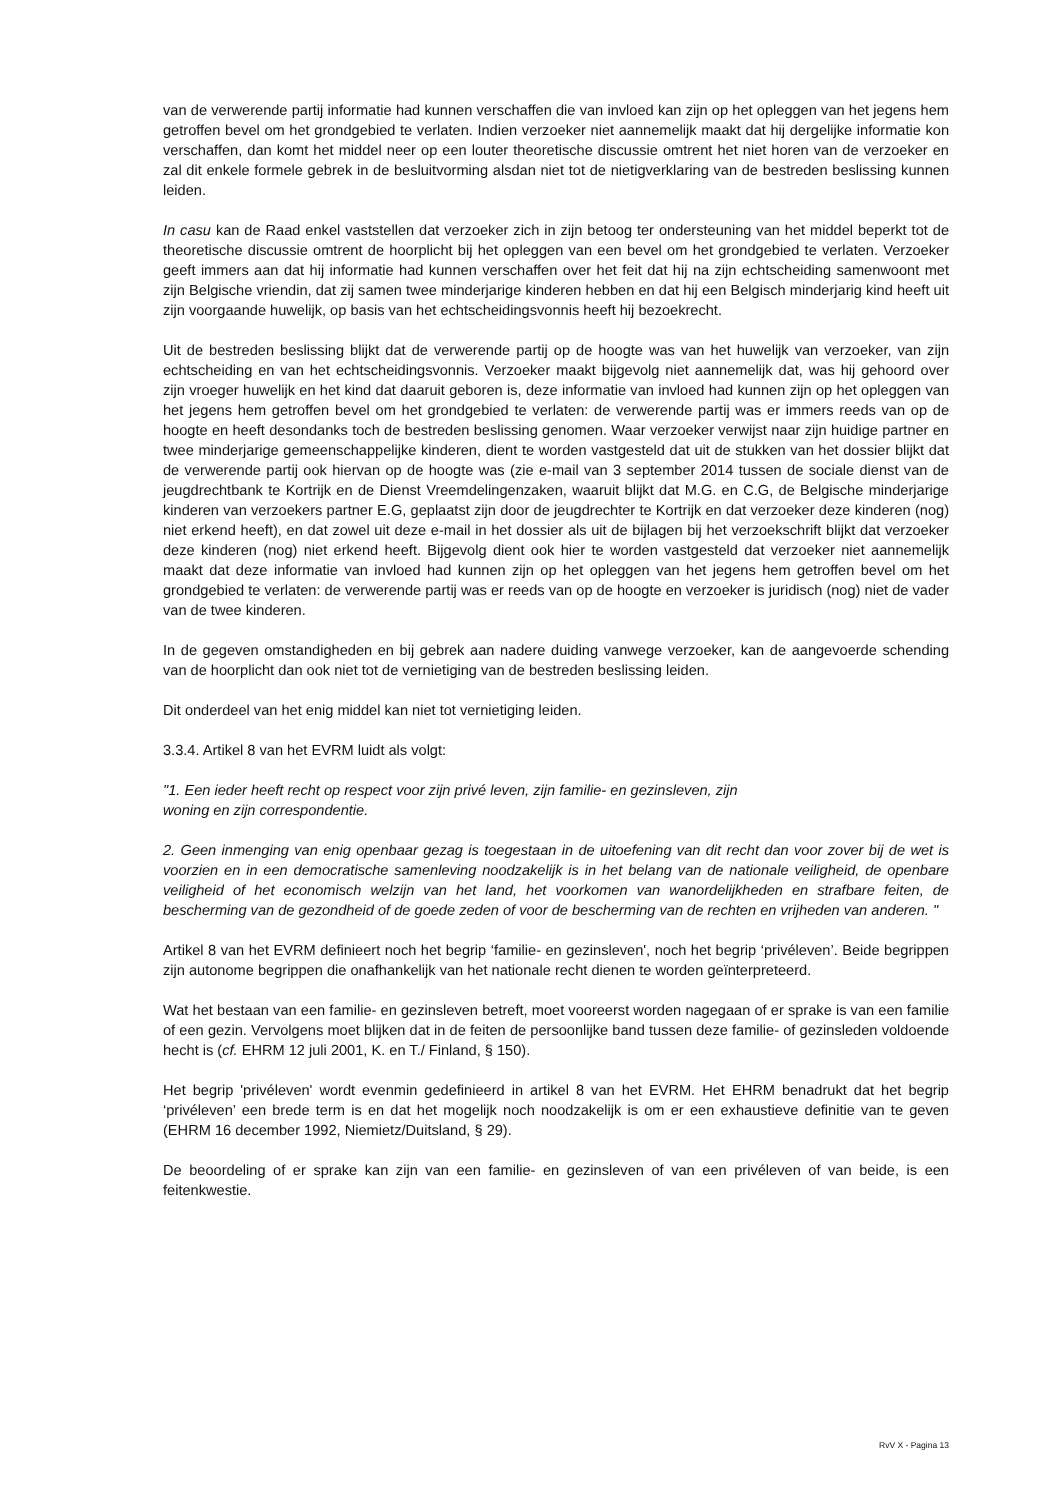van de verwerende partij informatie had kunnen verschaffen die van invloed kan zijn op het opleggen van het jegens hem getroffen bevel om het grondgebied te verlaten. Indien verzoeker niet aannemelijk maakt dat hij dergelijke informatie kon verschaffen, dan komt het middel neer op een louter theoretische discussie omtrent het niet horen van de verzoeker en zal dit enkele formele gebrek in de besluitvorming alsdan niet tot de nietigverklaring van de bestreden beslissing kunnen leiden.
In casu kan de Raad enkel vaststellen dat verzoeker zich in zijn betoog ter ondersteuning van het middel beperkt tot de theoretische discussie omtrent de hoorplicht bij het opleggen van een bevel om het grondgebied te verlaten. Verzoeker geeft immers aan dat hij informatie had kunnen verschaffen over het feit dat hij na zijn echtscheiding samenwoont met zijn Belgische vriendin, dat zij samen twee minderjarige kinderen hebben en dat hij een Belgisch minderjarig kind heeft uit zijn voorgaande huwelijk, op basis van het echtscheidingsvonnis heeft hij bezoekrecht.
Uit de bestreden beslissing blijkt dat de verwerende partij op de hoogte was van het huwelijk van verzoeker, van zijn echtscheiding en van het echtscheidingsvonnis. Verzoeker maakt bijgevolg niet aannemelijk dat, was hij gehoord over zijn vroeger huwelijk en het kind dat daaruit geboren is, deze informatie van invloed had kunnen zijn op het opleggen van het jegens hem getroffen bevel om het grondgebied te verlaten: de verwerende partij was er immers reeds van op de hoogte en heeft desondanks toch de bestreden beslissing genomen. Waar verzoeker verwijst naar zijn huidige partner en twee minderjarige gemeenschappelijke kinderen, dient te worden vastgesteld dat uit de stukken van het dossier blijkt dat de verwerende partij ook hiervan op de hoogte was (zie e-mail van 3 september 2014 tussen de sociale dienst van de jeugdrechtbank te Kortrijk en de Dienst Vreemdelingenzaken, waaruit blijkt dat M.G. en C.G, de Belgische minderjarige kinderen van verzoekers partner E.G, geplaatst zijn door de jeugdrechter te Kortrijk en dat verzoeker deze kinderen (nog) niet erkend heeft), en dat zowel uit deze e-mail in het dossier als uit de bijlagen bij het verzoekschrift blijkt dat verzoeker deze kinderen (nog) niet erkend heeft. Bijgevolg dient ook hier te worden vastgesteld dat verzoeker niet aannemelijk maakt dat deze informatie van invloed had kunnen zijn op het opleggen van het jegens hem getroffen bevel om het grondgebied te verlaten: de verwerende partij was er reeds van op de hoogte en verzoeker is juridisch (nog) niet de vader van de twee kinderen.
In de gegeven omstandigheden en bij gebrek aan nadere duiding vanwege verzoeker, kan de aangevoerde schending van de hoorplicht dan ook niet tot de vernietiging van de bestreden beslissing leiden.
Dit onderdeel van het enig middel kan niet tot vernietiging leiden.
3.3.4. Artikel 8 van het EVRM luidt als volgt:
"1. Een ieder heeft recht op respect voor zijn privé leven, zijn familie- en gezinsleven, zijn
woning en zijn correspondentie.
2. Geen inmenging van enig openbaar gezag is toegestaan in de uitoefening van dit recht dan voor zover bij de wet is voorzien en in een democratische samenleving noodzakelijk is in het belang van de nationale veiligheid, de openbare veiligheid of het economisch welzijn van het land, het voorkomen van wanordelijkheden en strafbare feiten, de bescherming van de gezondheid of de goede zeden of voor de bescherming van de rechten en vrijheden van anderen. "
Artikel 8 van het EVRM definieert noch het begrip ‘familie- en gezinsleven', noch het begrip ‘privéleven’. Beide begrippen zijn autonome begrippen die onafhankelijk van het nationale recht dienen te worden geïnterpreteerd.
Wat het bestaan van een familie- en gezinsleven betreft, moet vooreerst worden nagegaan of er sprake is van een familie of een gezin. Vervolgens moet blijken dat in de feiten de persoonlijke band tussen deze familie- of gezinsleden voldoende hecht is (cf. EHRM 12 juli 2001, K. en T./ Finland, § 150).
Het begrip 'privéleven' wordt evenmin gedefinieerd in artikel 8 van het EVRM. Het EHRM benadrukt dat het begrip ‘privéleven’ een brede term is en dat het mogelijk noch noodzakelijk is om er een exhaustieve definitie van te geven (EHRM 16 december 1992, Niemietz/Duitsland, § 29).
De beoordeling of er sprake kan zijn van een familie- en gezinsleven of van een privéleven of van beide, is een feitenkwestie.
RvV X - Pagina 13